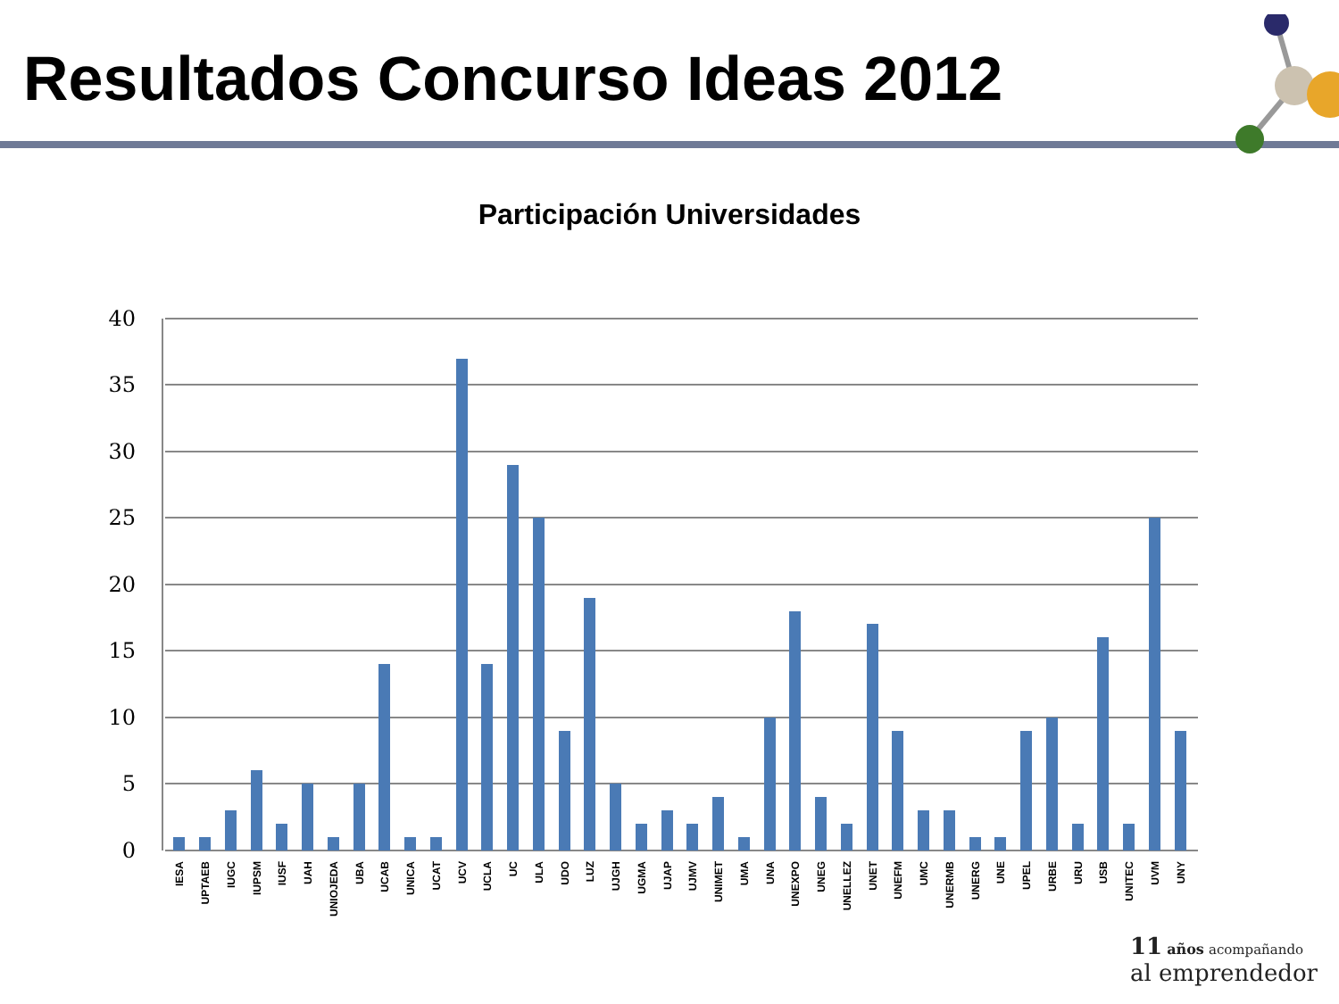Resultados Concurso Ideas 2012
Participación Universidades
40
35
30
25
20
15
10
5
0
IESA
UPTAEB
IUGC
IUPSM
IUSF
UAH
UNIOJEDA
UBA
UCAB
UNICA
UCAT
UCV
UCLA
UC
ULA
UDO
LUZ
UJGH
UGMA
UJAP
UJMV
UNIMET
UMA
UNA
UNEXPO
UNEG
UNELLEZ
UNET
UNEFM
UMC
UNERMB
UNERG
UNE
UPEL
URBE
URU
USB
UNITEC
UVM
UNY
11 años acompañando
al emprendedor